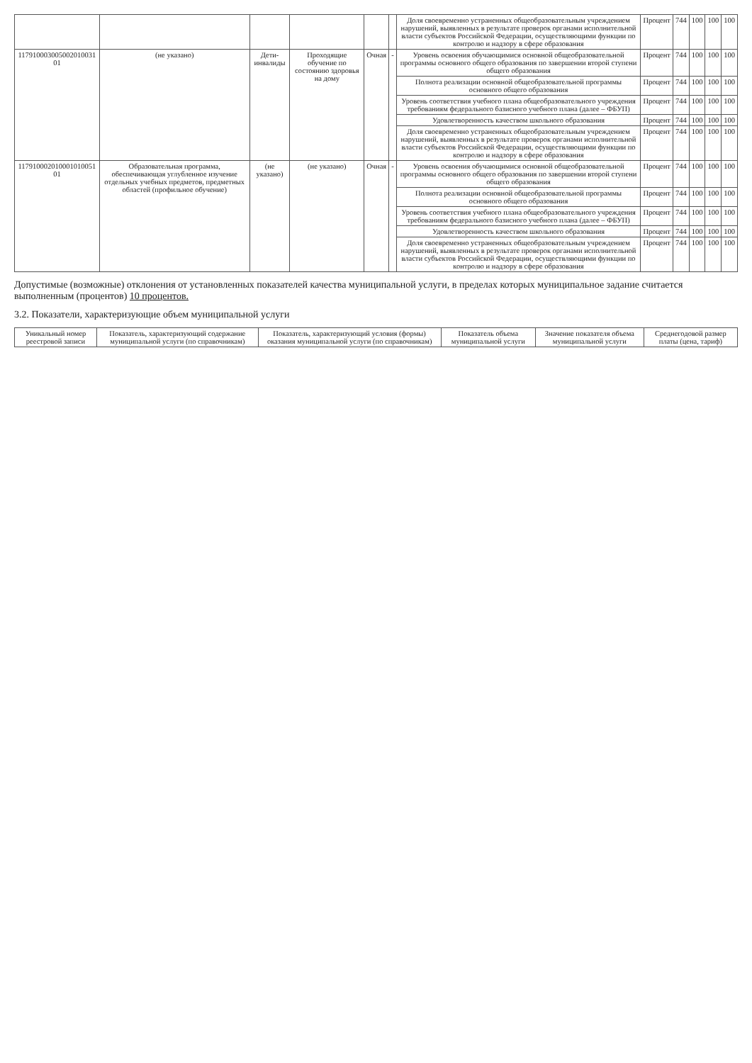| | | | | | | Доля своевременно устраненных общеобразовательным учреждением нарушений, выявленных в результате проверок органами исполнительной власти субъектов Российской Федерации, осуществляющими функции по контролю и надзору в сфере образования | Процент | 744 | 100 | 100 | 100 |
| 117910003005002010031 01 | (не указано) | Дети-инвалиды | Проходящие обучение по состоянию здоровья на дому | Очная | - | Уровень освоения обучающимися основной общеобразовательной программы основного общего образования по завершении второй ступени общего образования | Процент | 744 | 100 | 100 | 100 |
| | | | | | | Полнота реализации основной общеобразовательной программы основного общего образования | Процент | 744 | 100 | 100 | 100 |
| | | | | | | Уровень соответствия учебного плана общеобразовательного учреждения требованиям федерального базисного учебного плана (далее – ФБУП) | Процент | 744 | 100 | 100 | 100 |
| | | | | | | Удовлетворенность качеством школьного образования | Процент | 744 | 100 | 100 | 100 |
| | | | | | | Доля своевременно устраненных общеобразовательным учреждением нарушений, выявленных в результате проверок органами исполнительной власти субъектов Российской Федерации, осуществляющими функции по контролю и надзору в сфере образования | Процент | 744 | 100 | 100 | 100 |
| 117910002010001010051 01 | Образовательная программа, обеспечивающая углубленное изучение отдельных учебных предметов, предметных областей (профильное обучение) | (не указано) | (не указано) | Очная | - | Уровень освоения обучающимися основной общеобразовательной программы основного общего образования по завершении второй ступени общего образования | Процент | 744 | 100 | 100 | 100 |
| | | | | | | Полнота реализации основной общеобразовательной программы основного общего образования | Процент | 744 | 100 | 100 | 100 |
| | | | | | | Уровень соответствия учебного плана общеобразовательного учреждения требованиям федерального базисного учебного плана (далее – ФБУП) | Процент | 744 | 100 | 100 | 100 |
| | | | | | | Удовлетворенность качеством школьного образования | Процент | 744 | 100 | 100 | 100 |
| | | | | | | Доля своевременно устраненных общеобразовательным учреждением нарушений, выявленных в результате проверок органами исполнительной власти субъектов Российской Федерации, осуществляющими функции по контролю и надзору в сфере образования | Процент | 744 | 100 | 100 | 100 |
Допустимые (возможные) отклонения от установленных показателей качества муниципальной услуги, в пределах которых муниципальное задание считается выполненным (процентов) 10 процентов.
3.2. Показатели, характеризующие объем муниципальной услуги
| Уникальный номер реестровой записи | Показатель, характеризующий содержание муниципальной услуги (по справочникам) | Показатель, характеризующий условия (формы) оказания муниципальной услуги (по справочникам) | Показатель объема муниципальной услуги | Значение показателя объема муниципальной услуги | Среднегодовой размер платы (цена, тариф) |
| --- | --- | --- | --- | --- | --- |